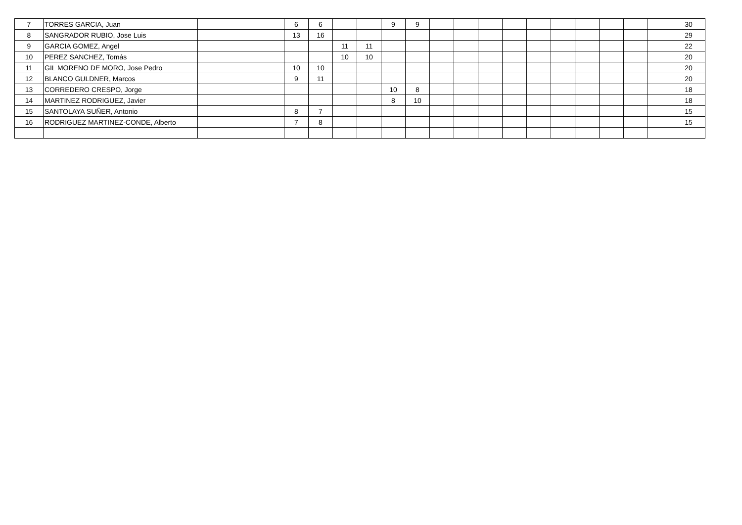| 7 | TORRES GARCIA, Juan | | 6 | 6 | | | 9 | 9 | | | | | | | | | | | 30 |
| 8 | SANGRADOR RUBIO, Jose Luis | | 13 | 16 | | | | | | | | | | | | | | | 29 |
| 9 | GARCIA GOMEZ, Angel | | | | 11 | 11 | | | | | | | | | | | | | 22 |
| 10 | PEREZ SANCHEZ, Tomás | | | | 10 | 10 | | | | | | | | | | | | | 20 |
| 11 | GIL MORENO DE MORO, Jose Pedro | | 10 | 10 | | | | | | | | | | | | | | | 20 |
| 12 | BLANCO GULDNER, Marcos | | 9 | 11 | | | | | | | | | | | | | | | 20 |
| 13 | CORREDERO CRESPO, Jorge | | | | | | 10 | 8 | | | | | | | | | | | 18 |
| 14 | MARTINEZ RODRIGUEZ, Javier | | | | | | 8 | 10 | | | | | | | | | | | 18 |
| 15 | SANTOLAYA SUÑER, Antonio | | 8 | 7 | | | | | | | | | | | | | | | 15 |
| 16 | RODRIGUEZ MARTINEZ-CONDE, Alberto | | 7 | 8 | | | | | | | | | | | | | | | 15 |